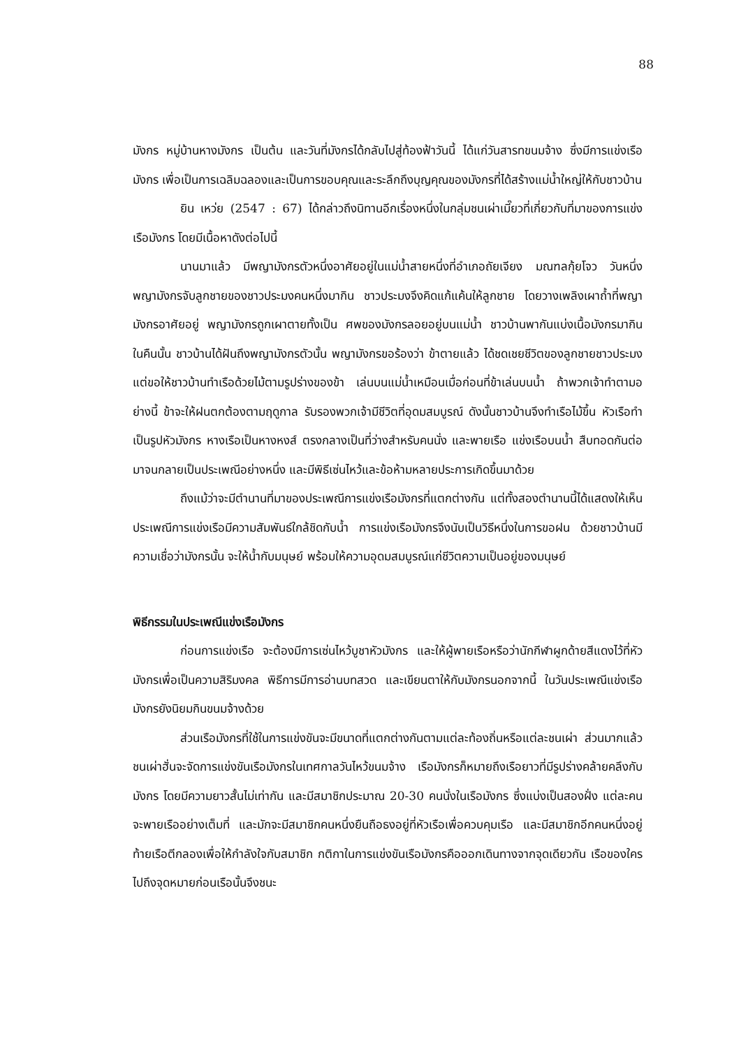88
มังกร หมู่บ้านหางมังกร เป็นต้น และวันที่มังกรได้กลับไปสู่ท้องฟ้าวันนี้ ได้แก่วันสารทขนมจ้าง ซึ่งมีการแข่งเรือมังกร เพื่อเป็นการเฉลิมฉลองและเป็นการขอบคุณและระลึกถึงบุญคุณของมังกรที่ได้สร้างแม่น้ำใหญ่ให้กับชาวบ้าน
ยิน เหว่ย (2547 : 67) ได้กล่าวถึงนิทานอีกเรื่องหนึ่งในกลุ่มชนเผ่าเมี๊ยวที่เกี่ยวกับที่มาของการแข่งเรือมังกร โดยมีเนื้อหาดังต่อไปนี้
นานมาแล้ว มีพญามังกรตัวหนึ่งอาศัยอยู่ในแม่น้ำสายหนึ่งที่อำเภอถัยเจียง มณฑลกุ้ยโจว วันหนึ่ง พญามังกรจับลูกชายของชาวประมงคนหนึ่งมากิน ชาวประมงจึงคิดแก้แค้นให้ลูกชาย โดยวางเพลิงเผาถ้ำที่พญามังกรอาศัยอยู่ พญามังกรถูกเผาตายทั้งเป็น ศพของมังกรลอยอยู่บนแม่น้ำ ชาวบ้านพากันแบ่งเนื้อมังกรมากิน ในคืนนั้น ชาวบ้านได้ฝันถึงพญามังกรตัวนั้น พญามังกรขอร้องว่า ข้าตายแล้ว ได้ชดเชยชีวิตของลูกชายชาวประมง แต่ขอให้ชาวบ้านทำเรือด้วยไม้ตามรูปร่างของข้า เล่นบนแม่น้ำเหมือนเมื่อก่อนที่ข้าเล่นบนน้ำ ถ้าพวกเจ้าทำตามอย่างนี้ ข้าจะให้ฝนตกต้องตามฤดูกาล รับรองพวกเจ้ามีชีวิตที่อุดมสมบูรณ์ ดังนั้นชาวบ้านจึงทำเรือไม้ขึ้น หัวเรือทำเป็นรูปหัวมังกร หางเรือเป็นหางหงส์ ตรงกลางเป็นที่ว่างสำหรับคนนั่ง และพายเรือ แข่งเรือบนน้ำ สืบทอดกันต่อมาจนกลายเป็นประเพณีอย่างหนึ่ง และมีพิธีเซ่นไหว้และข้อห้ามหลายประการเกิดขึ้นมาด้วย
ถึงแม้ว่าจะมีตำนานที่มาของประเพณีการแข่งเรือมังกรที่แตกต่างกัน แต่ทั้งสองตำนานนี้ได้แสดงให้เห็นประเพณีการแข่งเรือมีความสัมพันธ์ใกล้ชิดกับน้ำ การแข่งเรือมังกรจึงนับเป็นวิธีหนึ่งในการขอฝน ด้วยชาวบ้านมีความเชื่อว่ามังกรนั้น จะให้น้ำกับมนุษย์ พร้อมให้ความอุดมสมบูรณ์แก่ชีวิตความเป็นอยู่ของมนุษย์
พิธีกรรมในประเพณีแข่งเรือมังกร
ก่อนการแข่งเรือ จะต้องมีการเซ่นไหว้บูชาหัวมังกร และให้ผู้พายเรือหรือว่านักกีฬาผูกด้ายสีแดงไว้ที่หัวมังกรเพื่อเป็นความสิริมงคล พิธีการมีการอ่านบทสวด และเขียนตาให้กับมังกรนอกจากนี้ ในวันประเพณีแข่งเรือมังกรยังนิยมกินขนมจ้างด้วย
ส่วนเรือมังกรที่ใช้ในการแข่งขันจะมีขนาดที่แตกต่างกันตามแต่ละท้องถิ่นหรือแต่ละชนเผ่า ส่วนมากแล้วชนเผ่าฮั่นจะจัดการแข่งขันเรือมังกรในเทศกาลวันไหว้ขนมจ้าง เรือมังกรก็หมายถึงเรือยาวที่มีรูปร่างคล้ายคลึงกับมังกร โดยมีความยาวสั้นไม่เท่ากัน และมีสมาชิกประมาณ 20-30 คนนั่งในเรือมังกร ซึ่งแบ่งเป็นสองฝั่ง แต่ละคนจะพายเรืออย่างเต็มที่ และมักจะมีสมาชิกคนหนึ่งยืนถือธงอยู่ที่หัวเรือเพื่อควบคุมเรือ และมีสมาชิกอีกคนหนึ่งอยู่ท้ายเรือตีกลองเพื่อให้กำลังใจกับสมาชิก กติกาในการแข่งขันเรือมังกรคือออกเดินทางจากจุดเดียวกัน เรือของใครไปถึงจุดหมายก่อนเรือนั้นจึงชนะ